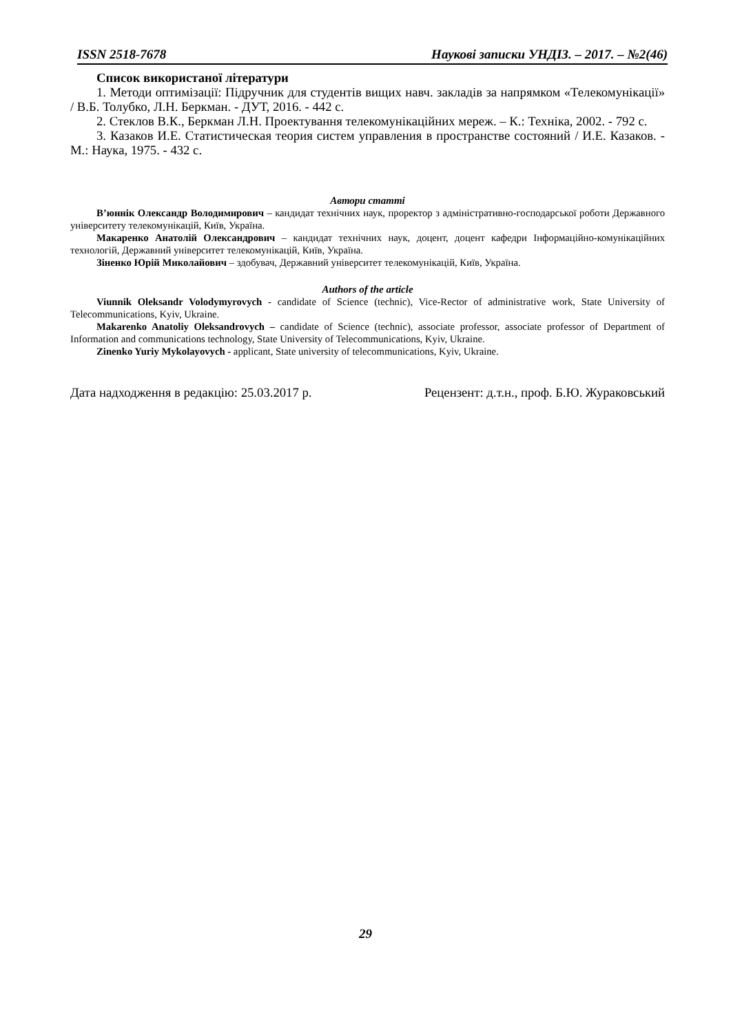ISSN 2518-7678 Наукові записки УНДІЗ. – 2017. – №2(46)
Список використаної літератури
1. Методи оптимізації: Підручник для студентів вищих навч. закладів за напрямком «Телекомунікації» / В.Б. Толубко, Л.Н. Беркман. - ДУТ, 2016. - 442 с.
2. Стеклов В.К., Беркман Л.Н. Проектування телекомунікаційних мереж. – К.: Техніка, 2002. - 792 с.
3. Казаков И.Е. Статистическая теория систем управления в пространстве состояний / И.Е. Казаков. - М.: Наука, 1975. - 432 с.
Автори статті
В’юннік Олександр Володимирович – кандидат технічних наук, проректор з адміністративно-господарської роботи Державного університету телекомунікацій, Київ, Україна.
Макаренко Анатолій Олександрович – кандидат технічних наук, доцент, доцент кафедри Інформаційно-комунікаційних технологій, Державний університет телекомунікацій, Київ, Україна.
Зіненко Юрій Миколайович – здобувач, Державний університет телекомунікацій, Київ, Україна.
Authors of the article
Viunnik Oleksandr Volodymyrovych - candidate of Science (technic), Vice-Rector of administrative work, State University of Telecommunications, Kyiv, Ukraine.
Makarenko Anatoliy Oleksandrovych – candidate of Science (technic), associate professor, associate professor of Department of Information and communications technology, State University of Telecommunications, Kyiv, Ukraine.
Zinenko Yuriy Mykolayovych - applicant, State university of telecommunications, Kyiv, Ukraine.
Дата надходження в редакцію: 25.03.2017 р. Рецензент: д.т.н., проф. Б.Ю. Жураковський
29